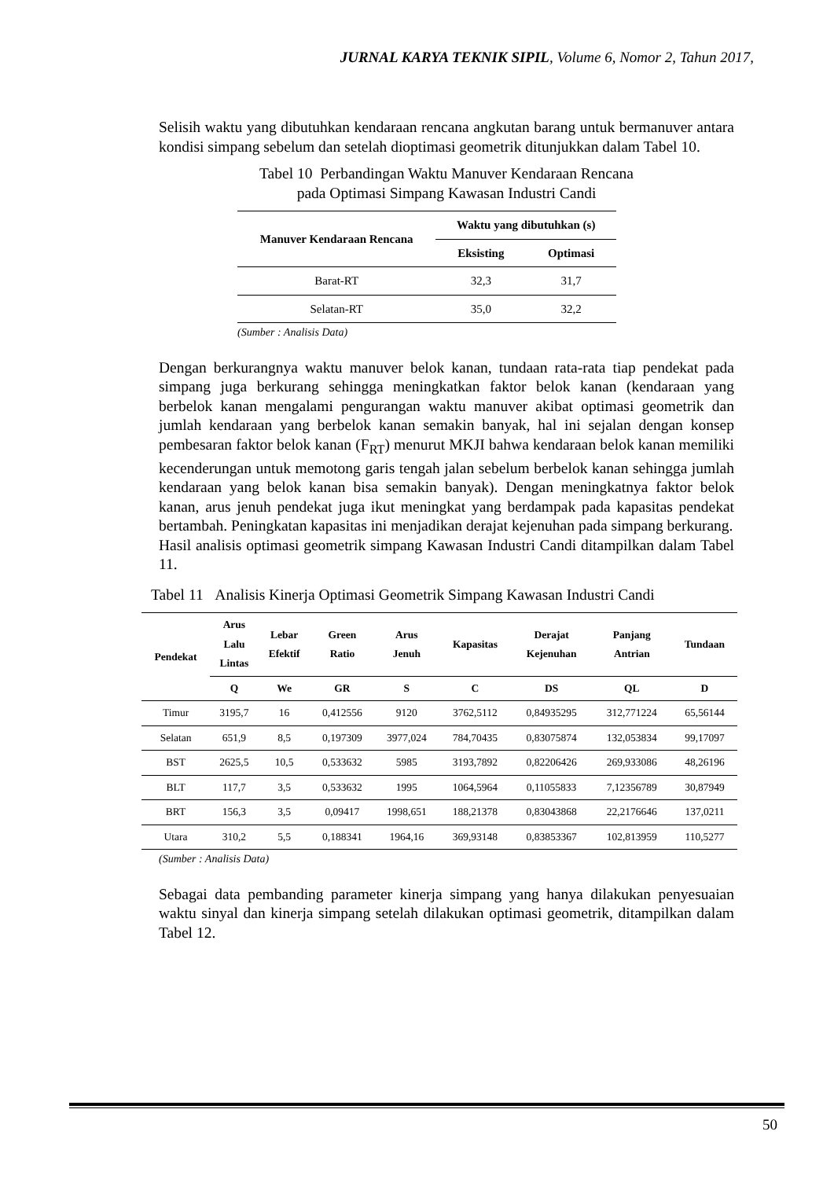JURNAL KARYA TEKNIK SIPIL, Volume 6, Nomor 2, Tahun 2017,
Selisih waktu yang dibutuhkan kendaraan rencana angkutan barang untuk bermanuver antara kondisi simpang sebelum dan setelah dioptimasi geometrik ditunjukkan dalam Tabel 10.
Tabel 10 Perbandingan Waktu Manuver Kendaraan Rencana
pada Optimasi Simpang Kawasan Industri Candi
| Manuver Kendaraan Rencana | Waktu yang dibutuhkan (s) | |
| --- | --- | --- |
| | Eksisting | Optimasi |
| Barat-RT | 32,3 | 31,7 |
| Selatan-RT | 35,0 | 32,2 |
(Sumber : Analisis Data)
Dengan berkurangnya waktu manuver belok kanan, tundaan rata-rata tiap pendekat pada simpang juga berkurang sehingga meningkatkan faktor belok kanan (kendaraan yang berbelok kanan mengalami pengurangan waktu manuver akibat optimasi geometrik dan jumlah kendaraan yang berbelok kanan semakin banyak, hal ini sejalan dengan konsep pembesaran faktor belok kanan (F<sub>RT</sub>) menurut MKJI bahwa kendaraan belok kanan memiliki kecenderungan untuk memotong garis tengah jalan sebelum berbelok kanan sehingga jumlah kendaraan yang belok kanan bisa semakin banyak). Dengan meningkatnya faktor belok kanan, arus jenuh pendekat juga ikut meningkat yang berdampak pada kapasitas pendekat bertambah. Peningkatan kapasitas ini menjadikan derajat kejenuhan pada simpang berkurang.
Hasil analisis optimasi geometrik simpang Kawasan Industri Candi ditampilkan dalam Tabel 11.
Tabel 11 Analisis Kinerja Optimasi Geometrik Simpang Kawasan Industri Candi
| Pendekat | Arus Lalu Lintas | Lebar Efektif | Green Ratio | Arus Jenuh | Kapasitas | Derajat Kejenuhan | Panjang Antrian | Tundaan |
| --- | --- | --- | --- | --- | --- | --- | --- | --- |
| | Q | We | GR | S | C | DS | QL | D |
| Timur | 3195,7 | 16 | 0,412556 | 9120 | 3762,5112 | 0,84935295 | 312,771224 | 65,56144 |
| Selatan | 651,9 | 8,5 | 0,197309 | 3977,024 | 784,70435 | 0,83075874 | 132,053834 | 99,17097 |
| BST | 2625,5 | 10,5 | 0,533632 | 5985 | 3193,7892 | 0,82206426 | 269,933086 | 48,26196 |
| BLT | 117,7 | 3,5 | 0,533632 | 1995 | 1064,5964 | 0,11055833 | 7,12356789 | 30,87949 |
| BRT | 156,3 | 3,5 | 0,09417 | 1998,651 | 188,21378 | 0,83043868 | 22,2176646 | 137,0211 |
| Utara | 310,2 | 5,5 | 0,188341 | 1964,16 | 369,93148 | 0,83853367 | 102,813959 | 110,5277 |
(Sumber : Analisis Data)
Sebagai data pembanding parameter kinerja simpang yang hanya dilakukan penyesuaian waktu sinyal dan kinerja simpang setelah dilakukan optimasi geometrik, ditampilkan dalam Tabel 12.
50